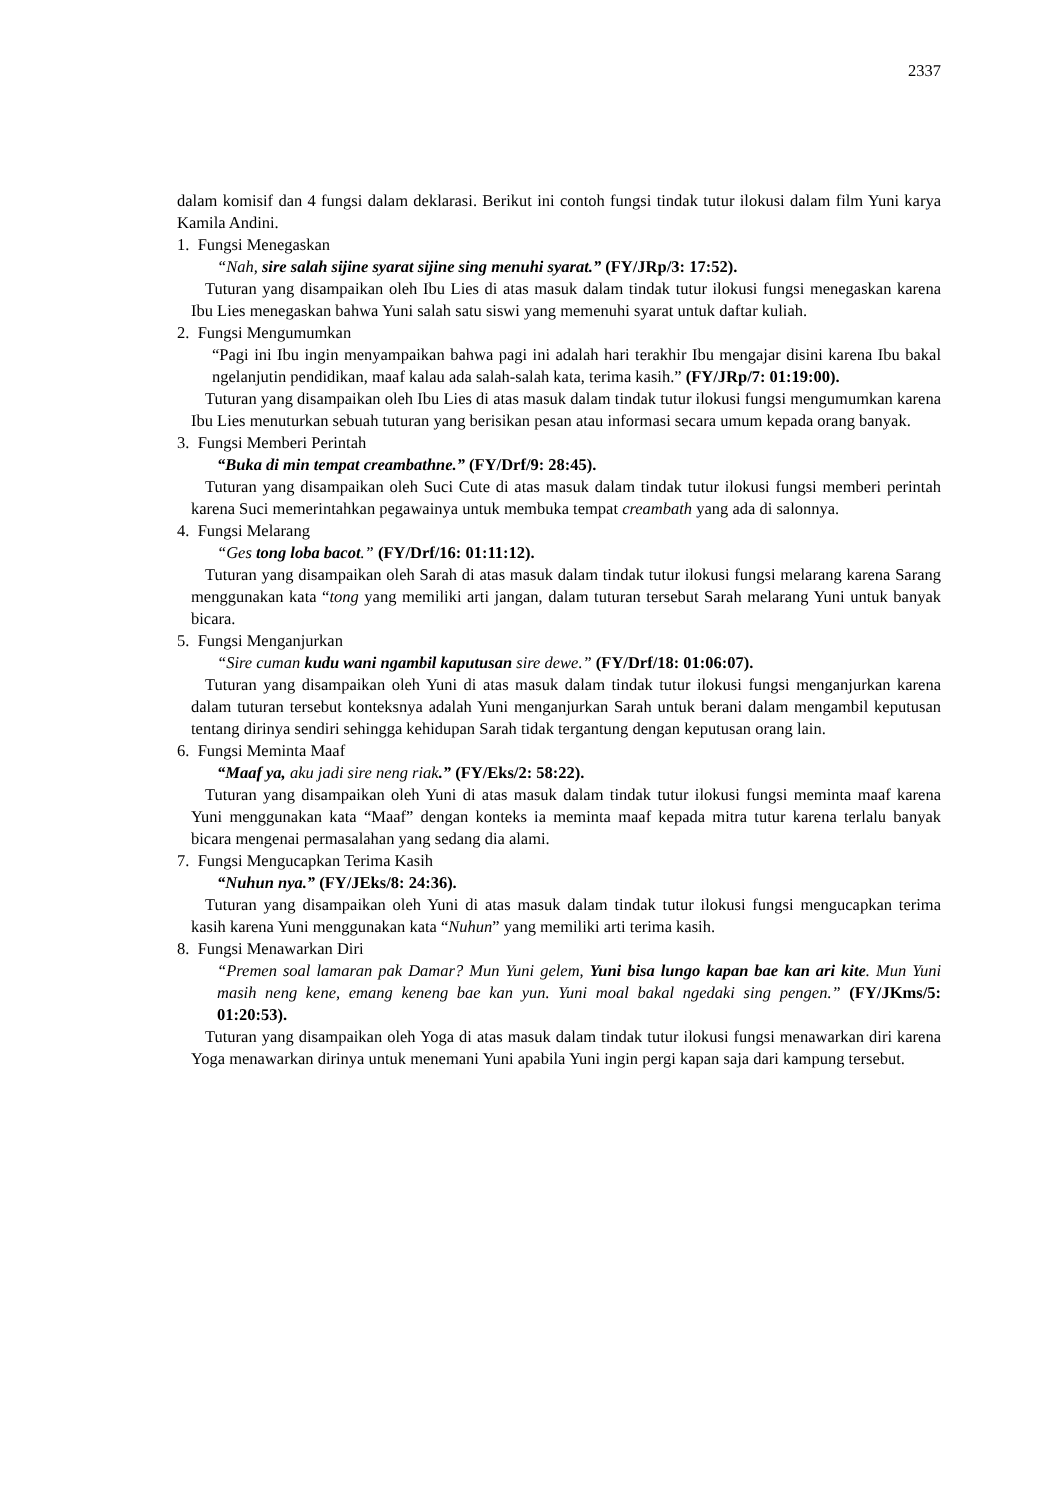2337
dalam komisif dan 4 fungsi dalam deklarasi. Berikut ini contoh fungsi tindak tutur ilokusi dalam film Yuni karya Kamila Andini.
1. Fungsi Menegaskan
“Nah, sire salah sijine syarat sijine sing menuhi syarat.” (FY/JRp/3: 17:52).
Tuturan yang disampaikan oleh Ibu Lies di atas masuk dalam tindak tutur ilokusi fungsi menegaskan karena Ibu Lies menegaskan bahwa Yuni salah satu siswi yang memenuhi syarat untuk daftar kuliah.
2. Fungsi Mengumumkan
“Pagi ini Ibu ingin menyampaikan bahwa pagi ini adalah hari terakhir Ibu mengajar disini karena Ibu bakal ngelanjutin pendidikan, maaf kalau ada salah-salah kata, terima kasih.” (FY/JRp/7: 01:19:00).
Tuturan yang disampaikan oleh Ibu Lies di atas masuk dalam tindak tutur ilokusi fungsi mengumumkan karena Ibu Lies menuturkan sebuah tuturan yang berisikan pesan atau informasi secara umum kepada orang banyak.
3. Fungsi Memberi Perintah
“Buka di min tempat creambathne.” (FY/Drf/9: 28:45).
Tuturan yang disampaikan oleh Suci Cute di atas masuk dalam tindak tutur ilokusi fungsi memberi perintah karena Suci memerintahkan pegawainya untuk membuka tempat creambath yang ada di salonnya.
4. Fungsi Melarang
“Ges tong loba bacot.” (FY/Drf/16: 01:11:12).
Tuturan yang disampaikan oleh Sarah di atas masuk dalam tindak tutur ilokusi fungsi melarang karena Sarang menggunakan kata “tong yang memiliki arti jangan, dalam tuturan tersebut Sarah melarang Yuni untuk banyak bicara.
5. Fungsi Menganjurkan
“Sire cuman kudu wani ngambil kaputusan sire dewe.” (FY/Drf/18: 01:06:07).
Tuturan yang disampaikan oleh Yuni di atas masuk dalam tindak tutur ilokusi fungsi menganjurkan karena dalam tuturan tersebut konteksnya adalah Yuni menganjurkan Sarah untuk berani dalam mengambil keputusan tentang dirinya sendiri sehingga kehidupan Sarah tidak tergantung dengan keputusan orang lain.
6. Fungsi Meminta Maaf
“Maaf ya, aku jadi sire neng riak.” (FY/Eks/2: 58:22).
Tuturan yang disampaikan oleh Yuni di atas masuk dalam tindak tutur ilokusi fungsi meminta maaf karena Yuni menggunakan kata “Maaf” dengan konteks ia meminta maaf kepada mitra tutur karena terlalu banyak bicara mengenai permasalahan yang sedang dia alami.
7. Fungsi Mengucapkan Terima Kasih
“Nuhun nya.” (FY/JEks/8: 24:36).
Tuturan yang disampaikan oleh Yuni di atas masuk dalam tindak tutur ilokusi fungsi mengucapkan terima kasih karena Yuni menggunakan kata “Nuhun” yang memiliki arti terima kasih.
8. Fungsi Menawarkan Diri
“Premen soal lamaran pak Damar? Mun Yuni gelem, Yuni bisa lungo kapan bae kan ari kite. Mun Yuni masih neng kene, emang keneng bae kan yun. Yuni moal bakal ngedaki sing pengen.” (FY/JKms/5: 01:20:53).
Tuturan yang disampaikan oleh Yoga di atas masuk dalam tindak tutur ilokusi fungsi menawarkan diri karena Yoga menawarkan dirinya untuk menemani Yuni apabila Yuni ingin pergi kapan saja dari kampung tersebut.